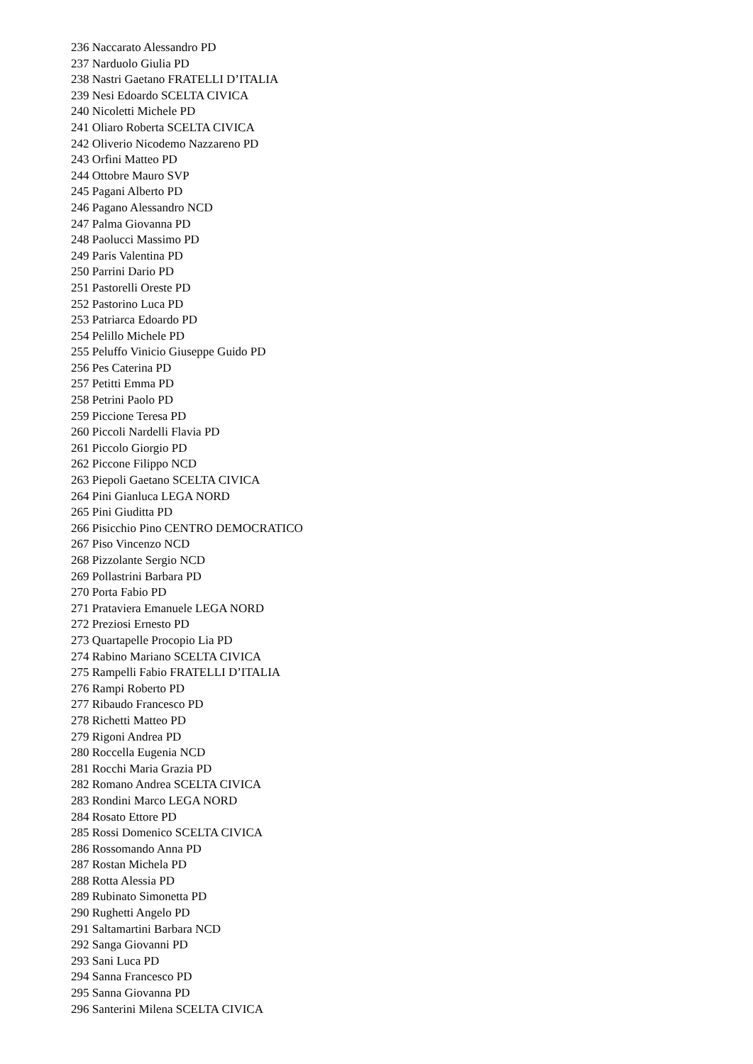236 Naccarato Alessandro PD
237 Narduolo Giulia PD
238 Nastri Gaetano FRATELLI D’ITALIA
239 Nesi Edoardo SCELTA CIVICA
240 Nicoletti Michele PD
241 Oliaro Roberta SCELTA CIVICA
242 Oliverio Nicodemo Nazzareno PD
243 Orfini Matteo PD
244 Ottobre Mauro SVP
245 Pagani Alberto PD
246 Pagano Alessandro NCD
247 Palma Giovanna PD
248 Paolucci Massimo PD
249 Paris Valentina PD
250 Parrini Dario PD
251 Pastorelli Oreste PD
252 Pastorino Luca PD
253 Patriarca Edoardo PD
254 Pelillo Michele PD
255 Peluffo Vinicio Giuseppe Guido PD
256 Pes Caterina PD
257 Petitti Emma PD
258 Petrini Paolo PD
259 Piccione Teresa PD
260 Piccoli Nardelli Flavia PD
261 Piccolo Giorgio PD
262 Piccone Filippo NCD
263 Piepoli Gaetano SCELTA CIVICA
264 Pini Gianluca LEGA NORD
265 Pini Giuditta PD
266 Pisicchio Pino CENTRO DEMOCRATICO
267 Piso Vincenzo NCD
268 Pizzolante Sergio NCD
269 Pollastrini Barbara PD
270 Porta Fabio PD
271 Prataviera Emanuele LEGA NORD
272 Preziosi Ernesto PD
273 Quartapelle Procopio Lia PD
274 Rabino Mariano SCELTA CIVICA
275 Rampelli Fabio FRATELLI D’ITALIA
276 Rampi Roberto PD
277 Ribaudo Francesco PD
278 Richetti Matteo PD
279 Rigoni Andrea PD
280 Roccella Eugenia NCD
281 Rocchi Maria Grazia PD
282 Romano Andrea SCELTA CIVICA
283 Rondini Marco LEGA NORD
284 Rosato Ettore PD
285 Rossi Domenico SCELTA CIVICA
286 Rossomando Anna PD
287 Rostan Michela PD
288 Rotta Alessia PD
289 Rubinato Simonetta PD
290 Rughetti Angelo PD
291 Saltamartini Barbara NCD
292 Sanga Giovanni PD
293 Sani Luca PD
294 Sanna Francesco PD
295 Sanna Giovanna PD
296 Santerini Milena SCELTA CIVICA